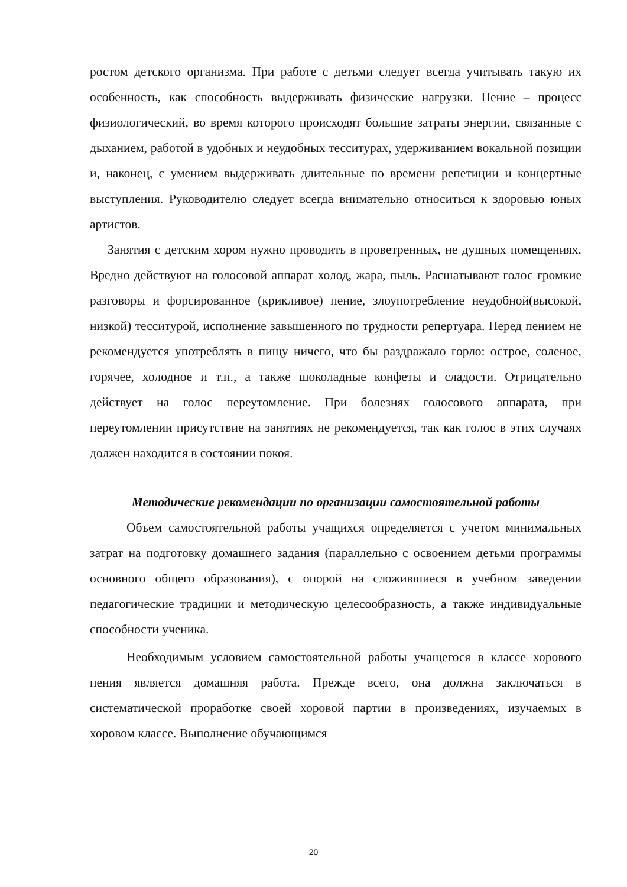ростом детского организма. При работе с детьми следует всегда учитывать такую их особенность, как способность выдерживать физические нагрузки. Пение – процесс физиологический, во время которого происходят большие затраты энергии, связанные с дыханием, работой в удобных и неудобных тесситурах, удерживанием вокальной позиции и, наконец, с умением выдерживать длительные по времени репетиции и концертные выступления. Руководителю следует всегда внимательно относиться к здоровью юных артистов.
Занятия с детским хором нужно проводить в проветренных, не душных помещениях. Вредно действуют на голосовой аппарат холод, жара, пыль. Расшатывают голос громкие разговоры и форсированное (крикливое) пение, злоупотребление неудобной(высокой, низкой) тесситурой, исполнение завышенного по трудности репертуара. Перед пением не рекомендуется употреблять в пищу ничего, что бы раздражало горло: острое, соленое, горячее, холодное и т.п., а также шоколадные конфеты и сладости. Отрицательно действует на голос переутомление. При болезнях голосового аппарата, при переутомлении присутствие на занятиях не рекомендуется, так как голос в этих случаях должен находится в состоянии покоя.
Методические рекомендации по организации самостоятельной работы
Объем самостоятельной работы учащихся определяется с учетом минимальных затрат на подготовку домашнего задания (параллельно с освоением детьми программы основного общего образования), с опорой на сложившиеся в учебном заведении педагогические традиции и методическую целесообразность, а также индивидуальные способности ученика.
Необходимым условием самостоятельной работы учащегося в классе хорового пения является домашняя работа. Прежде всего, она должна заключаться в систематической проработке своей хоровой партии в произведениях, изучаемых в хоровом классе. Выполнение обучающимся
20